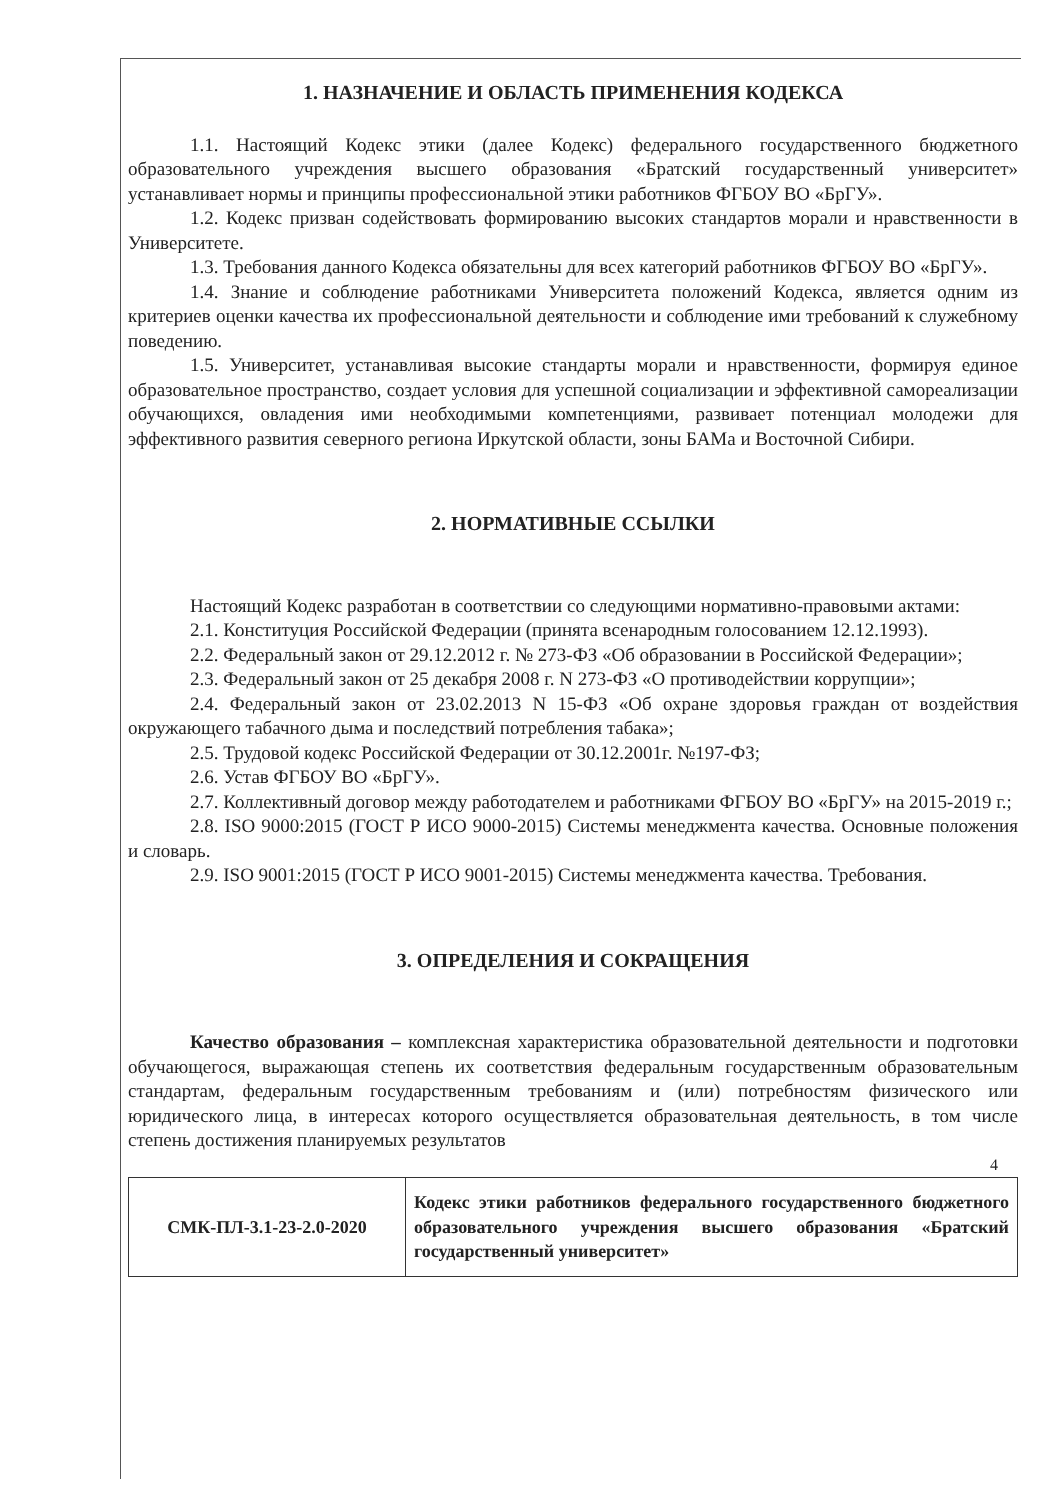1. НАЗНАЧЕНИЕ И ОБЛАСТЬ ПРИМЕНЕНИЯ КОДЕКСА
1.1. Настоящий Кодекс этики (далее Кодекс) федерального государственного бюджетного образовательного учреждения высшего образования «Братский государственный университет» устанавливает нормы и принципы профессиональной этики работников ФГБОУ ВО «БрГУ».
1.2. Кодекс призван содействовать формированию высоких стандартов морали и нравственности в Университете.
1.3. Требования данного Кодекса обязательны для всех категорий работников ФГБОУ ВО «БрГУ».
1.4. Знание и соблюдение работниками Университета положений Кодекса, является одним из критериев оценки качества их профессиональной деятельности и соблюдение ими требований к служебному поведению.
1.5. Университет, устанавливая высокие стандарты морали и нравственности, формируя единое образовательное пространство, создает условия для успешной социализации и эффективной самореализации обучающихся, овладения ими необходимыми компетенциями, развивает потенциал молодежи для эффективного развития северного региона Иркутской области, зоны БАМа и Восточной Сибири.
2. НОРМАТИВНЫЕ ССЫЛКИ
Настоящий Кодекс разработан в соответствии со следующими нормативно-правовыми актами:
2.1. Конституция Российской Федерации (принята всенародным голосованием 12.12.1993).
2.2. Федеральный закон от 29.12.2012 г. № 273-ФЗ «Об образовании в Российской Федерации»;
2.3. Федеральный закон от 25 декабря 2008 г. N 273-ФЗ «О противодействии коррупции»;
2.4. Федеральный закон от 23.02.2013 N 15-ФЗ «Об охране здоровья граждан от воздействия окружающего табачного дыма и последствий потребления табака»;
2.5. Трудовой кодекс Российской Федерации от 30.12.2001г. №197-ФЗ;
2.6. Устав ФГБОУ ВО «БрГУ».
2.7. Коллективный договор между работодателем и работниками ФГБОУ ВО «БрГУ» на 2015-2019 г.;
2.8. ISO 9000:2015 (ГОСТ Р ИСО 9000-2015) Системы менеджмента качества. Основные положения и словарь.
2.9. ISO 9001:2015 (ГОСТ Р ИСО 9001-2015) Системы менеджмента качества. Требования.
3. ОПРЕДЕЛЕНИЯ И СОКРАЩЕНИЯ
Качество образования – комплексная характеристика образовательной деятельности и подготовки обучающегося, выражающая степень их соответствия федеральным государственным образовательным стандартам, федеральным государственным требованиям и (или) потребностям физического или юридического лица, в интересах которого осуществляется образовательная деятельность, в том числе степень достижения планируемых результатов
4
| СМК-ПЛ-3.1-23-2.0-2020 | Кодекс этики работников федерального государственного бюджетного образовательного учреждения высшего образования «Братский государственный университет» |